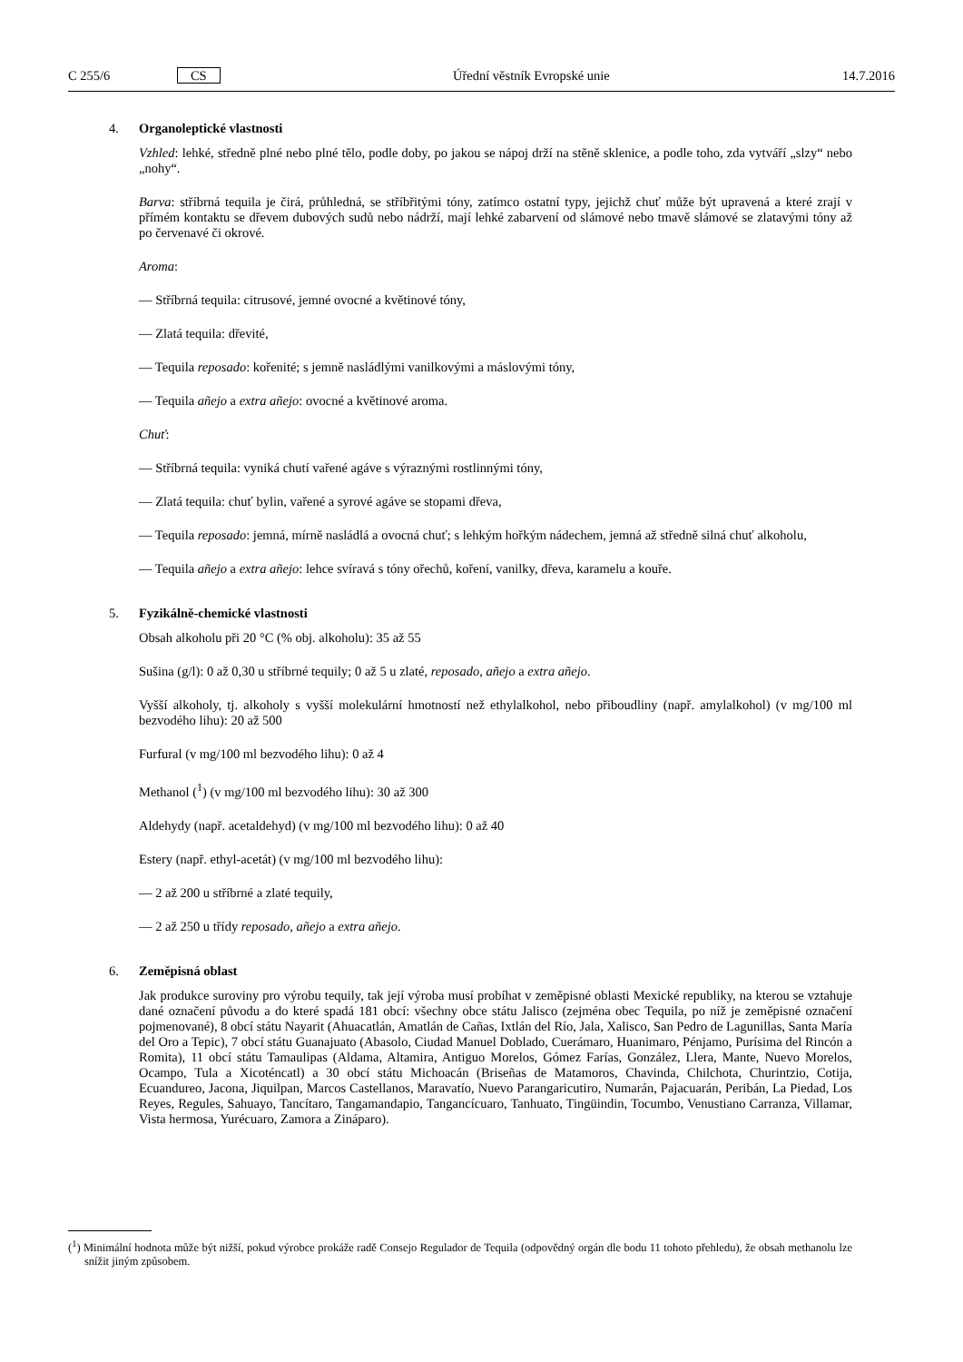C 255/6 CS Úřední věstník Evropské unie 14.7.2016
4. Organoleptické vlastnosti
Vzhled: lehké, středně plné nebo plné tělo, podle doby, po jakou se nápoj drží na stěně sklenice, a podle toho, zda vytváří „slzy“ nebo „nohy“.
Barva: stříbrná tequila je čirá, průhledná, se stříbřitými tóny, zatímco ostatní typy, jejichž chuť může být upravená a které zrají v přímém kontaktu se dřevem dubových sudů nebo nádrží, mají lehké zabarvení od slámové nebo tmavě slámové se zlatavými tóny až po červenavé či okrové.
Aroma:
— Stříbrná tequila: citrusové, jemné ovocné a květinové tóny,
— Zlatá tequila: dřevité,
— Tequila reposado: kořenité; s jemně nasládlými vanilkovými a máslovými tóny,
— Tequila añejo a extra añejo: ovocné a květinové aroma.
Chuť:
— Stříbrná tequila: vyniká chutí vařené agáve s výraznými rostlinnými tóny,
— Zlatá tequila: chuť bylin, vařené a syrové agáve se stopami dřeva,
— Tequila reposado: jemná, mírně nasládlá a ovocná chuť; s lehkým hořkým nádechem, jemná až středně silná chuť alkoholu,
— Tequila añejo a extra añejo: lehce svíravá s tóny ořechů, koření, vanilky, dřeva, karamelu a kouře.
5. Fyzikálně-chemické vlastnosti
Obsah alkoholu při 20 °C (% obj. alkoholu): 35 až 55
Sušina (g/l): 0 až 0,30 u stříbrné tequily; 0 až 5 u zlaté, reposado, añejo a extra añejo.
Vyšší alkoholy, tj. alkoholy s vyšší molekulární hmotností než ethylalkohol, nebo přiboudliny (např. amylalkohol) (v mg/100 ml bezvodého lihu): 20 až 500
Furfural (v mg/100 ml bezvodého lihu): 0 až 4
Methanol (<sup>1</sup>) (v mg/100 ml bezvodého lihu): 30 až 300
Aldehydy (např. acetaldehyd) (v mg/100 ml bezvodého lihu): 0 až 40
Estery (např. ethyl-acetát) (v mg/100 ml bezvodého lihu):
— 2 až 200 u stříbrné a zlaté tequily,
— 2 až 250 u třídy reposado, añejo a extra añejo.
6. Zeměpisná oblast
Jak produkce suroviny pro výrobu tequily, tak její výroba musí probíhat v zeměpisné oblasti Mexické republiky, na kterou se vztahuje dané označení původu a do které spadá 181 obcí: všechny obce státu Jalisco (zejména obec Tequila, po níž je zeměpisné označení pojmenované), 8 obcí státu Nayarit (Ahuacatlán, Amatlán de Cañas, Ixtlán del Río, Jala, Xalisco, San Pedro de Lagunillas, Santa María del Oro a Tepic), 7 obcí státu Guanajuato (Abasolo, Ciudad Manuel Doblado, Cuerámaro, Huanimaro, Pénjamo, Purísima del Rincón a Romita), 11 obcí státu Tamaulipas (Aldama, Altamira, Antiguo Morelos, Gómez Farías, González, Llera, Mante, Nuevo Morelos, Ocampo, Tula a Xicoténcatl) a 30 obcí státu Michoacán (Briseñas de Matamoros, Chavinda, Chilchota, Churintzio, Cotija, Ecuandureo, Jacona, Jiquilpan, Marcos Castellanos, Maravatío, Nuevo Parangaricutiro, Numarán, Pajacuarán, Peribán, La Piedad, Los Reyes, Regules, Sahuayo, Tancítaro, Tangamandapio, Tangancícuaro, Tanhuato, Tingüindin, Tocumbo, Venustiano Carranza, Villamar, Vista hermosa, Yurécuaro, Zamora a Zináparo).
(<sup>1</sup>) Minimální hodnota může být nižší, pokud výrobce prokáže radě Consejo Regulador de Tequila (odpovědný orgán dle bodu 11 tohoto přehledu), že obsah methanolu lze snížit jiným způsobem.